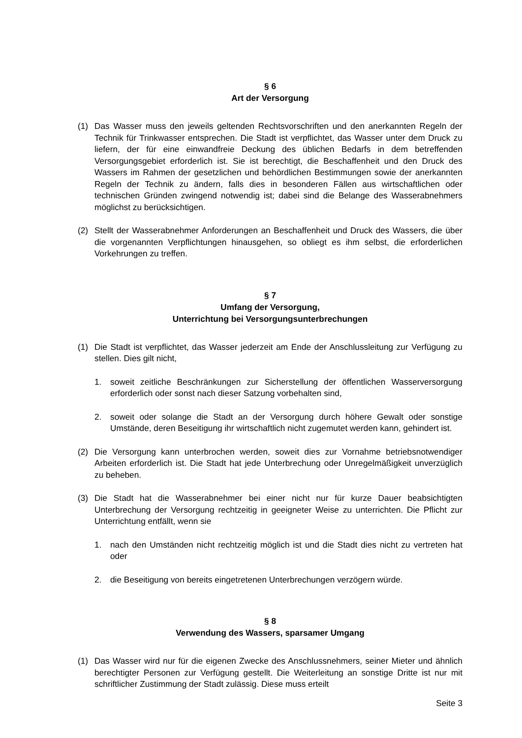§ 6
Art der Versorgung
(1) Das Wasser muss den jeweils geltenden Rechtsvorschriften und den anerkannten Regeln der Technik für Trinkwasser entsprechen. Die Stadt ist verpflichtet, das Wasser unter dem Druck zu liefern, der für eine einwandfreie Deckung des üblichen Bedarfs in dem betreffenden Versorgungsgebiet erforderlich ist. Sie ist berechtigt, die Beschaffenheit und den Druck des Wassers im Rahmen der gesetzlichen und behördlichen Bestimmungen sowie der anerkannten Regeln der Technik zu ändern, falls dies in besonderen Fällen aus wirtschaftlichen oder technischen Gründen zwingend notwendig ist; dabei sind die Belange des Wasserabnehmers möglichst zu berücksichtigen.
(2) Stellt der Wasserabnehmer Anforderungen an Beschaffenheit und Druck des Wassers, die über die vorgenannten Verpflichtungen hinausgehen, so obliegt es ihm selbst, die erforderlichen Vorkehrungen zu treffen.
§ 7
Umfang der Versorgung,
Unterrichtung bei Versorgungsunterbrechungen
(1) Die Stadt ist verpflichtet, das Wasser jederzeit am Ende der Anschlussleitung zur Verfügung zu stellen. Dies gilt nicht,
1. soweit zeitliche Beschränkungen zur Sicherstellung der öffentlichen Wasserversorgung erforderlich oder sonst nach dieser Satzung vorbehalten sind,
2. soweit oder solange die Stadt an der Versorgung durch höhere Gewalt oder sonstige Umstände, deren Beseitigung ihr wirtschaftlich nicht zugemutet werden kann, gehindert ist.
(2) Die Versorgung kann unterbrochen werden, soweit dies zur Vornahme betriebsnotwendiger Arbeiten erforderlich ist. Die Stadt hat jede Unterbrechung oder Unregelmäßigkeit unverzüglich zu beheben.
(3) Die Stadt hat die Wasserabnehmer bei einer nicht nur für kurze Dauer beabsichtigten Unterbrechung der Versorgung rechtzeitig in geeigneter Weise zu unterrichten. Die Pflicht zur Unterrichtung entfällt, wenn sie
1. nach den Umständen nicht rechtzeitig möglich ist und die Stadt dies nicht zu vertreten hat oder
2. die Beseitigung von bereits eingetretenen Unterbrechungen verzögern würde.
§ 8
Verwendung des Wassers, sparsamer Umgang
(1) Das Wasser wird nur für die eigenen Zwecke des Anschlussnehmers, seiner Mieter und ähnlich berechtigter Personen zur Verfügung gestellt. Die Weiterleitung an sonstige Dritte ist nur mit schriftlicher Zustimmung der Stadt zulässig. Diese muss erteilt
Seite 3